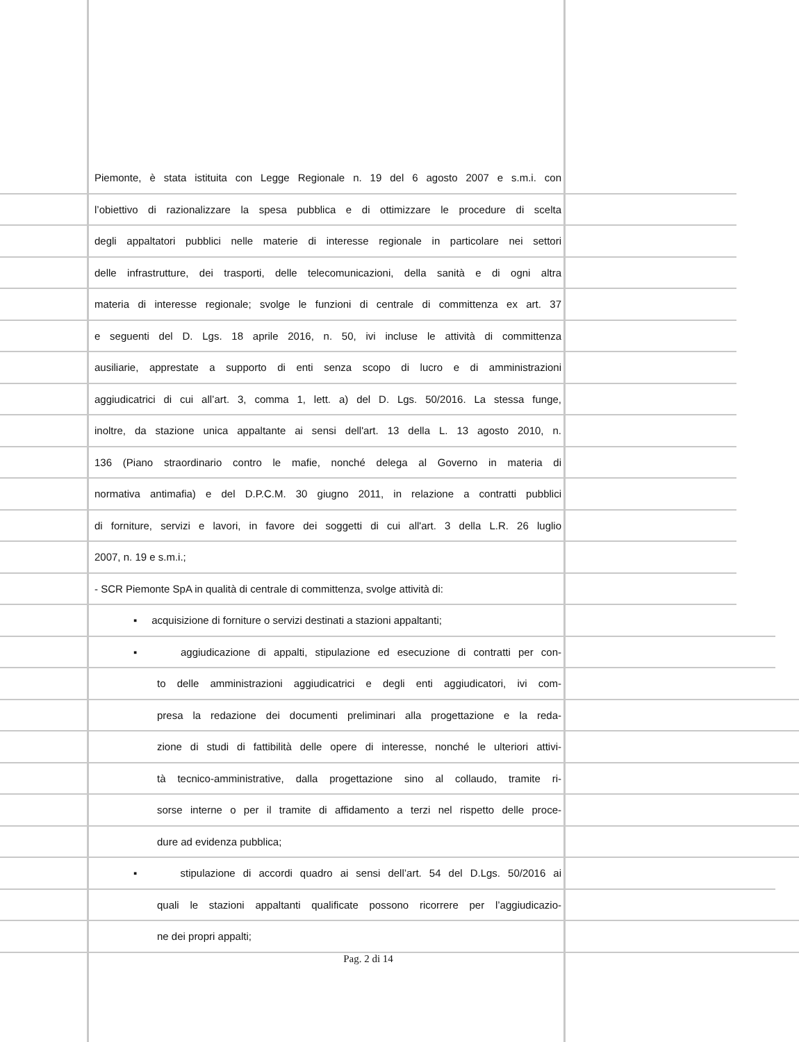Piemonte, è stata istituita con Legge Regionale n. 19 del 6 agosto 2007 e s.m.i. con
l’obiettivo di razionalizzare la spesa pubblica e di ottimizzare le procedure di scelta
degli appaltatori pubblici nelle materie di interesse regionale in particolare nei settori
delle infrastrutture, dei trasporti, delle telecomunicazioni, della sanità e di ogni altra
materia di interesse regionale; svolge le funzioni di centrale di committenza ex art. 37
e seguenti del D. Lgs. 18 aprile 2016, n. 50, ivi incluse le attività di committenza
ausiliarie, apprestate a supporto di enti senza scopo di lucro e di amministrazioni
aggiudicatrici di cui all’art. 3, comma 1, lett. a) del D. Lgs. 50/2016. La stessa funge,
inoltre, da stazione unica appaltante ai sensi dell'art. 13 della L. 13 agosto 2010, n.
136 (Piano straordinario contro le mafie, nonché delega al Governo in materia di
normativa antimafia) e del D.P.C.M. 30 giugno 2011, in relazione a contratti pubblici
di forniture, servizi e lavori, in favore dei soggetti di cui all'art. 3 della L.R. 26 luglio
2007, n. 19 e s.m.i.;
- SCR Piemonte SpA in qualità di centrale di committenza, svolge attività di:
▪ acquisizione di forniture o servizi destinati a stazioni appaltanti;
▪ aggiudicazione di appalti, stipulazione ed esecuzione di contratti per con-
to delle amministrazioni aggiudicatrici e degli enti aggiudicatori, ivi com-
presa la redazione dei documenti preliminari alla progettazione e la reda-
zione di studi di fattibilità delle opere di interesse, nonché le ulteriori attivi-
tà tecnico-amministrative, dalla progettazione sino al collaudo, tramite ri-
sorse interne o per il tramite di affidamento a terzi nel rispetto delle proce-
dure ad evidenza pubblica;
▪ stipulazione di accordi quadro ai sensi dell’art. 54 del D.Lgs. 50/2016 ai
quali le stazioni appaltanti qualificate possono ricorrere per l’aggiudicazio-
ne dei propri appalti;
Pag. 2 di 14